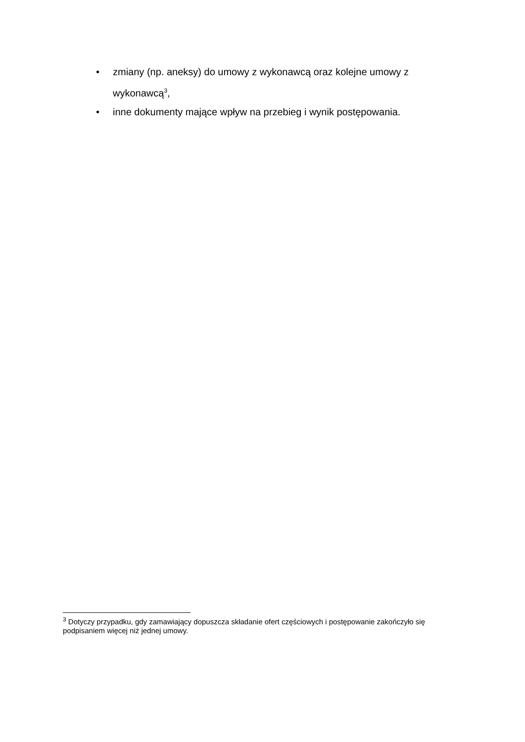• zmiany (np. aneksy) do umowy z wykonawcą oraz kolejne umowy z wykonawcą<sup>3</sup>,
• inne dokumenty mające wpływ na przebieg i wynik postępowania.
<sup>3</sup> Dotyczy przypadku, gdy zamawiający dopuszcza składanie ofert częściowych i postępowanie zakończyło się podpisaniem więcej niż jednej umowy.